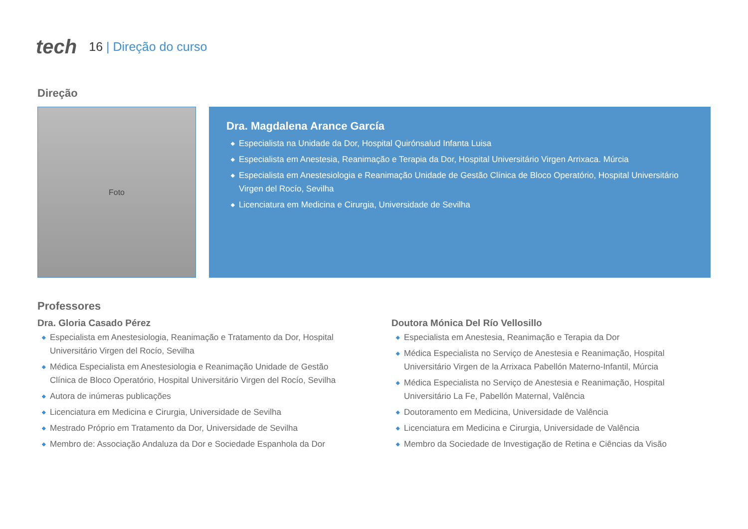tech
16 | Direção do curso
Direção
Foto
Dra. Magdalena Arance García
◆ Especialista na Unidade da Dor, Hospital Quirónsalud Infanta Luisa
◆ Especialista em Anestesia, Reanimação e Terapia da Dor, Hospital Universitário Virgen Arrixaca. Múrcia
◆ Especialista em Anestesiologia e Reanimação Unidade de Gestão Clínica de Bloco Operatório, Hospital Universitário Virgen del Rocío, Sevilha
◆ Licenciatura em Medicina e Cirurgia, Universidade de Sevilha
Professores
Dra. Gloria Casado Pérez
◆ Especialista em Anestesiologia, Reanimação e Tratamento da Dor, Hospital Universitário Virgen del Rocío, Sevilha
◆ Médica Especialista em Anestesiologia e Reanimação Unidade de Gestão Clínica de Bloco Operatório, Hospital Universitário Virgen del Rocío, Sevilha
◆ Autora de inúmeras publicações
◆ Licenciatura em Medicina e Cirurgia, Universidade de Sevilha
◆ Mestrado Próprio em Tratamento da Dor, Universidade de Sevilha
◆ Membro de: Associação Andaluza da Dor e Sociedade Espanhola da Dor
Doutora Mónica Del Río Vellosillo
◆ Especialista em Anestesia, Reanimação e Terapia da Dor
◆ Médica Especialista no Serviço de Anestesia e Reanimação, Hospital Universitário Virgen de la Arrixaca Pabellón Materno-Infantil, Múrcia
◆ Médica Especialista no Serviço de Anestesia e Reanimação, Hospital Universitário La Fe, Pabellón Maternal, Valência
◆ Doutoramento em Medicina, Universidade de Valência
◆ Licenciatura em Medicina e Cirurgia, Universidade de Valência
◆ Membro da Sociedade de Investigação de Retina e Ciências da Visão